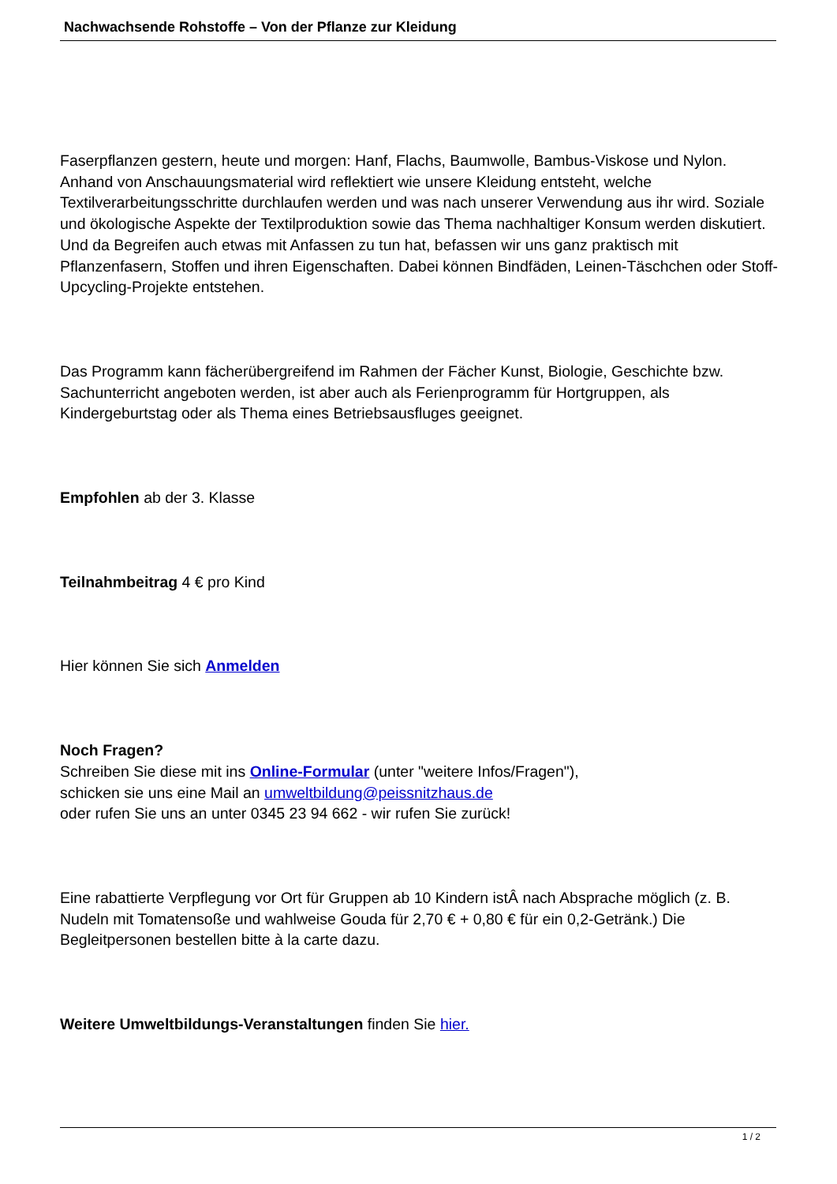Nachwachsende Rohstoffe – Von der Pflanze zur Kleidung
Faserpflanzen gestern, heute und morgen: Hanf, Flachs, Baumwolle, Bambus-Viskose und Nylon. Anhand von Anschauungsmaterial wird reflektiert wie unsere Kleidung entsteht, welche Textilverarbeitungsschritte durchlaufen werden und was nach unserer Verwendung aus ihr wird. Soziale und ökologische Aspekte der Textilproduktion sowie das Thema nachhaltiger Konsum werden diskutiert. Und da Begreifen auch etwas mit Anfassen zu tun hat, befassen wir uns ganz praktisch mit Pflanzenfasern, Stoffen und ihren Eigenschaften. Dabei können Bindfäden, Leinen-Täschchen oder Stoff-Upcycling-Projekte entstehen.
Das Programm kann fächerübergreifend im Rahmen der Fächer Kunst, Biologie, Geschichte bzw. Sachunterricht angeboten werden, ist aber auch als Ferienprogramm für Hortgruppen, als Kindergeburtstag oder als Thema eines Betriebsausfluges geeignet.
Empfohlen ab der 3. Klasse
Teilnahmbeitrag 4 € pro Kind
Hier können Sie sich Anmelden
Noch Fragen?
Schreiben Sie diese mit ins Online-Formular (unter "weitere Infos/Fragen"),
schicken sie uns eine Mail an umweltbildung@peissnitzhaus.de
oder rufen Sie uns an unter 0345 23 94 662 - wir rufen Sie zurück!
Eine rabattierte Verpflegung vor Ort für Gruppen ab 10 Kindern istÂ nach Absprache möglich (z. B. Nudeln mit Tomatensoße und wahlweise Gouda für 2,70 € + 0,80 € für ein 0,2-Getränk.) Die Begleitpersonen bestellen bitte à la carte dazu.
Weitere Umweltbildungs-Veranstaltungen finden Sie hier.
1 / 2